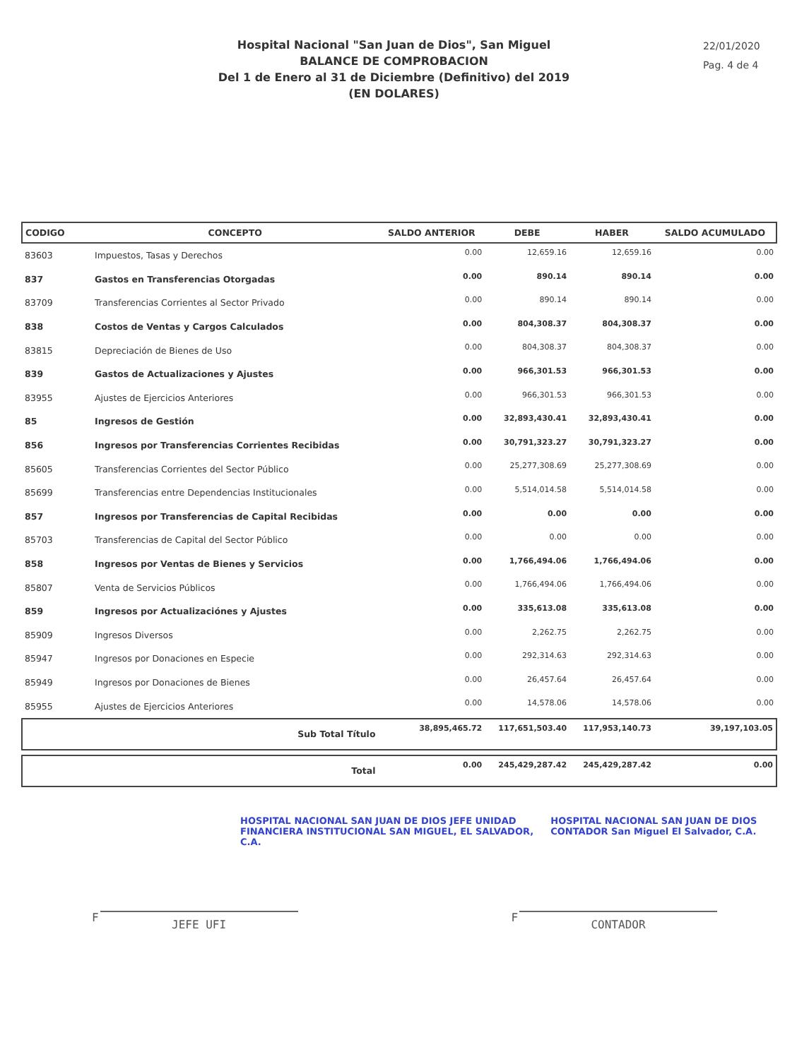Hospital Nacional "San Juan de Dios", San Miguel
BALANCE DE COMPROBACION
Del 1 de Enero al 31 de Diciembre (Definitivo) del 2019
(EN DOLARES)
22/01/2020
Pag. 4 de 4
| CODIGO | CONCEPTO | SALDO ANTERIOR | DEBE | HABER | SALDO ACUMULADO |
| --- | --- | --- | --- | --- | --- |
| 83603 | Impuestos, Tasas y Derechos | 0.00 | 12,659.16 | 12,659.16 | 0.00 |
| 837 | Gastos en Transferencias Otorgadas | 0.00 | 890.14 | 890.14 | 0.00 |
| 83709 | Transferencias Corrientes al Sector Privado | 0.00 | 890.14 | 890.14 | 0.00 |
| 838 | Costos de Ventas y Cargos Calculados | 0.00 | 804,308.37 | 804,308.37 | 0.00 |
| 83815 | Depreciación de Bienes de Uso | 0.00 | 804,308.37 | 804,308.37 | 0.00 |
| 839 | Gastos de Actualizaciones y Ajustes | 0.00 | 966,301.53 | 966,301.53 | 0.00 |
| 83955 | Ajustes de Ejercicios Anteriores | 0.00 | 966,301.53 | 966,301.53 | 0.00 |
| 85 | Ingresos de Gestión | 0.00 | 32,893,430.41 | 32,893,430.41 | 0.00 |
| 856 | Ingresos por Transferencias Corrientes Recibidas | 0.00 | 30,791,323.27 | 30,791,323.27 | 0.00 |
| 85605 | Transferencias Corrientes del Sector Público | 0.00 | 25,277,308.69 | 25,277,308.69 | 0.00 |
| 85699 | Transferencias entre Dependencias Institucionales | 0.00 | 5,514,014.58 | 5,514,014.58 | 0.00 |
| 857 | Ingresos por Transferencias de Capital Recibidas | 0.00 | 0.00 | 0.00 | 0.00 |
| 85703 | Transferencias de Capital del Sector Público | 0.00 | 0.00 | 0.00 | 0.00 |
| 858 | Ingresos por Ventas de Bienes y Servicios | 0.00 | 1,766,494.06 | 1,766,494.06 | 0.00 |
| 85807 | Venta de Servicios Públicos | 0.00 | 1,766,494.06 | 1,766,494.06 | 0.00 |
| 859 | Ingresos por Actualizaciónes y Ajustes | 0.00 | 335,613.08 | 335,613.08 | 0.00 |
| 85909 | Ingresos Diversos | 0.00 | 2,262.75 | 2,262.75 | 0.00 |
| 85947 | Ingresos por Donaciones en Especie | 0.00 | 292,314.63 | 292,314.63 | 0.00 |
| 85949 | Ingresos por Donaciones de Bienes | 0.00 | 26,457.64 | 26,457.64 | 0.00 |
| 85955 | Ajustes de Ejercicios Anteriores | 0.00 | 14,578.06 | 14,578.06 | 0.00 |
| | Sub Total Título | 38,895,465.72 | 117,651,503.40 | 117,953,140.73 | 39,197,103.05 |
| | Total | 0.00 | 245,429,287.42 | 245,429,287.42 | 0.00 |
HOSPITAL NACIONAL SAN JUAN DE DIOS JEFE UNIDAD FINANCIERA INSTITUCIONAL SAN MIGUEL, EL SALVADOR, C.A. HOSPITAL NACIONAL SAN JUAN DE DIOS CONTADOR San Miguel El Salvador, C.A.
F
JEFE UFI
F
CONTADOR